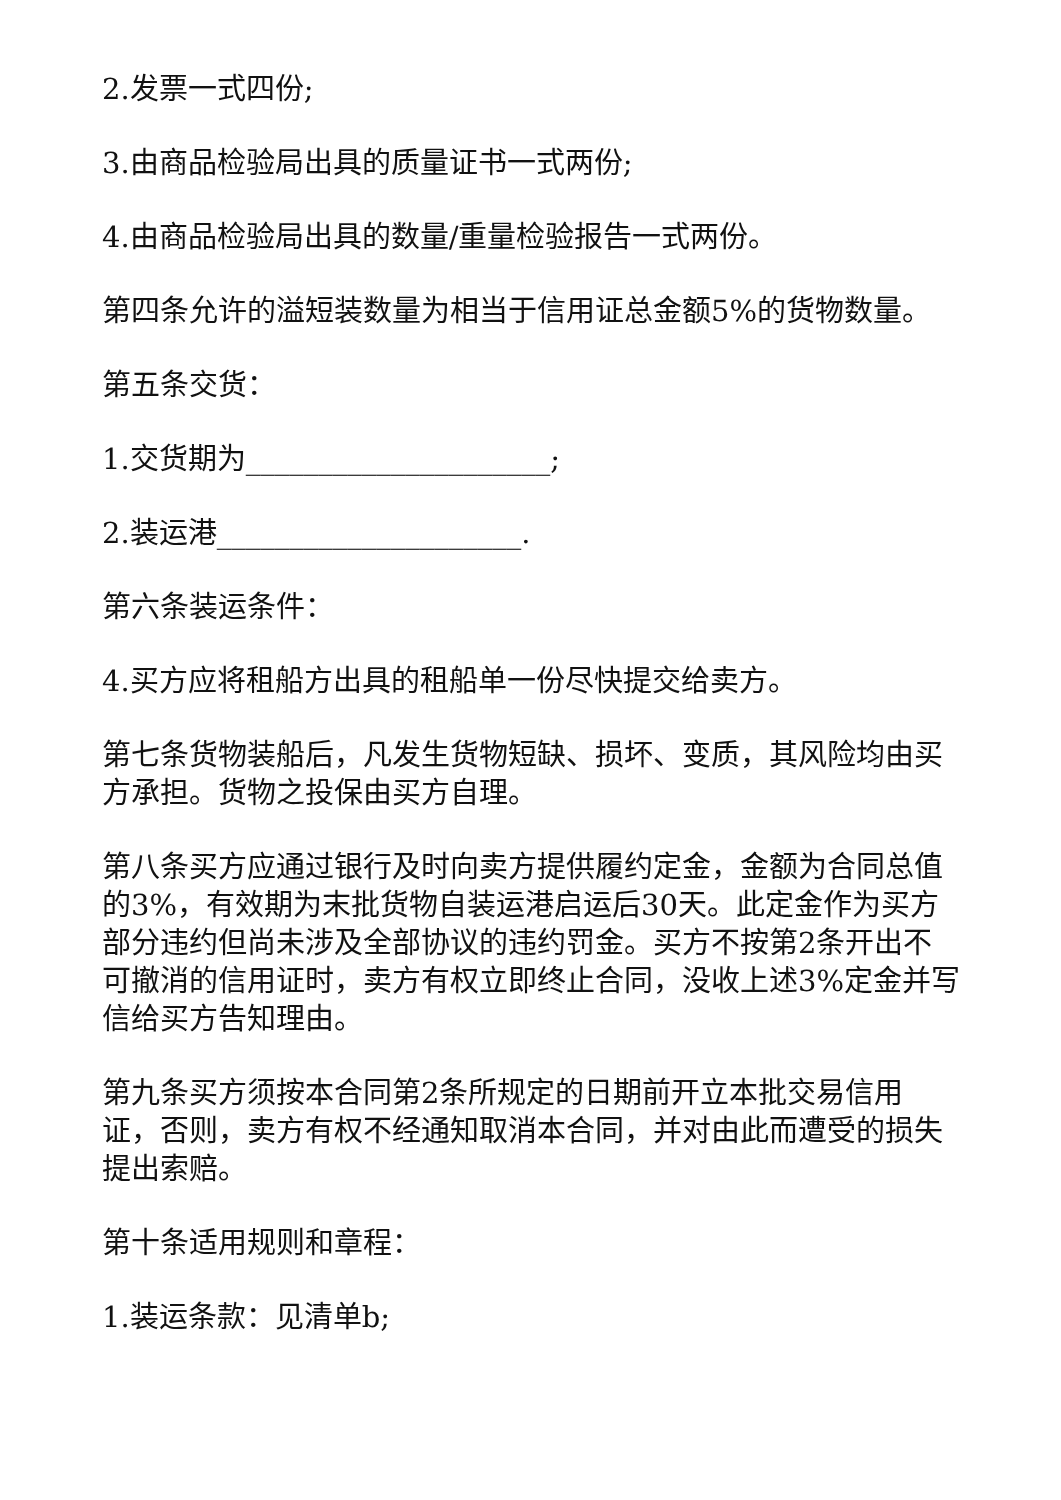2.发票一式四份;
3.由商品检验局出具的质量证书一式两份;
4.由商品检验局出具的数量/重量检验报告一式两份。
第四条允许的溢短装数量为相当于信用证总金额5%的货物数量。
第五条交货：
1.交货期为_____________________;
2.装运港_____________________.
第六条装运条件：
4.买方应将租船方出具的租船单一份尽快提交给卖方。
第七条货物装船后，凡发生货物短缺、损坏、变质，其风险均由买方承担。货物之投保由买方自理。
第八条买方应通过银行及时向卖方提供履约定金，金额为合同总值的3%，有效期为末批货物自装运港启运后30天。此定金作为买方部分违约但尚未涉及全部协议的违约罚金。买方不按第2条开出不可撤消的信用证时，卖方有权立即终止合同，没收上述3%定金并写信给买方告知理由。
第九条买方须按本合同第2条所规定的日期前开立本批交易信用证，否则，卖方有权不经通知取消本合同，并对由此而遭受的损失提出索赔。
第十条适用规则和章程：
1.装运条款：见清单b;